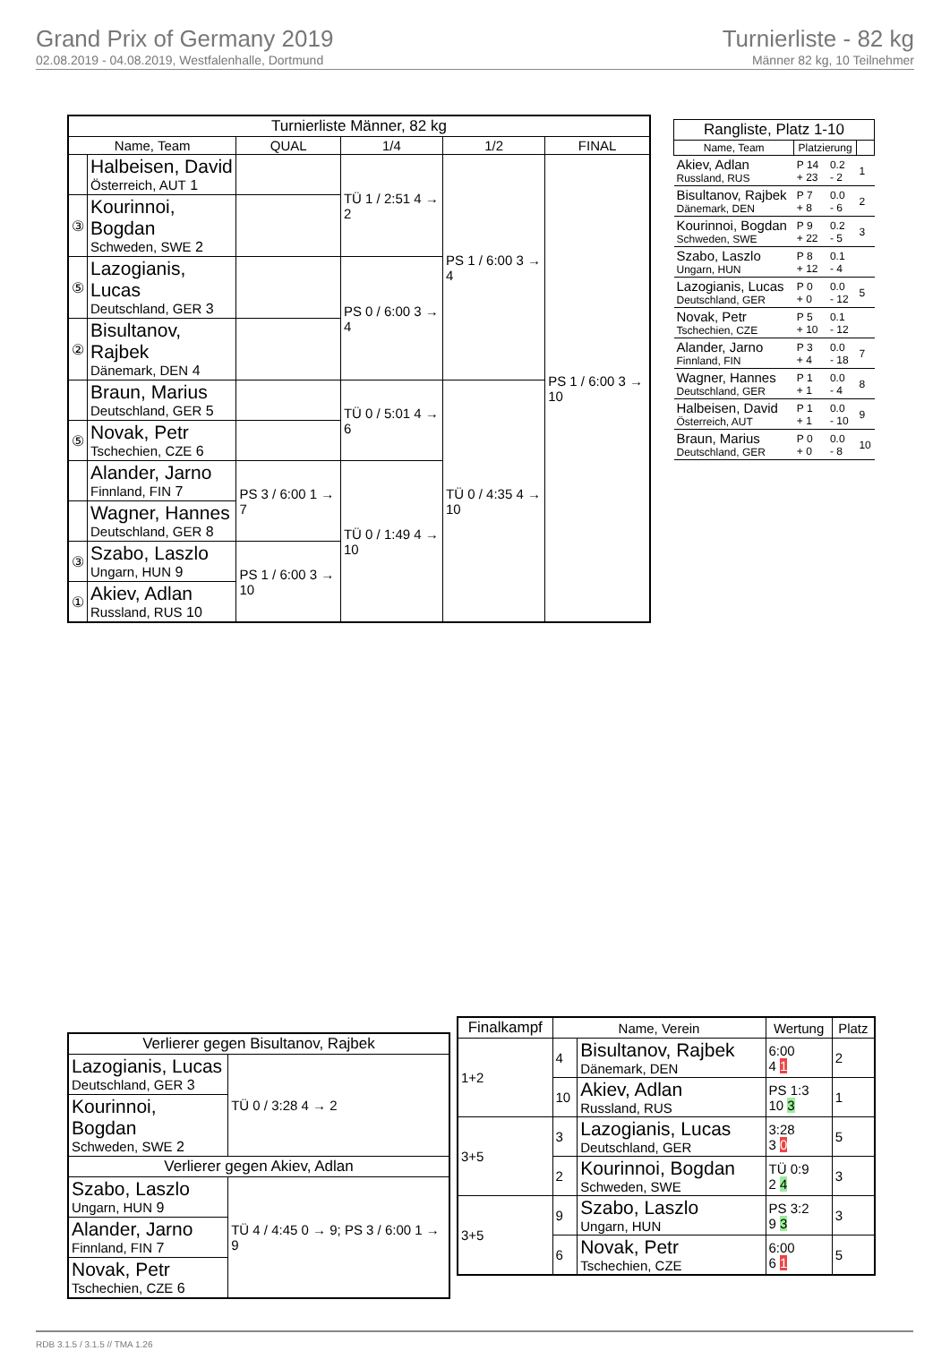Grand Prix of Germany 2019
02.08.2019 - 04.08.2019, Westfalenhalle, Dortmund
Turnierliste - 82 kg
Männer 82 kg, 10 Teilnehmer
| Turnierliste Männer, 82 kg | | | | | |
| --- | --- | --- | --- | --- | --- |
| Name, Team | | QUAL | 1/4 | 1/2 | FINAL |
| | Halbeisen, David Österreich, AUT 1 | | TÜ 1 / 2:51 4 → 2 | PS 1 / 6:00 3 → 4 | PS 1 / 6:00 3 → 10 |
| ③ | Kourinnoi, Bogdan Schweden, SWE 2 | | | | |
| ⑤ | Lazogianis, Lucas Deutschland, GER 3 | | PS 0 / 6:00 3 → 4 | | |
| ② | Bisultanov, Rajbek Dänemark, DEN 4 | | | | |
| | Braun, Marius Deutschland, GER 5 | | TÜ 0 / 5:01 4 → 6 | TÜ 0 / 4:35 4 → 10 | |
| ⑤ | Novak, Petr Tschechien, CZE 6 | | | | |
| | Alander, Jarno Finnland, FIN 7 | PS 3 / 6:00 1 → 7 | TÜ 0 / 1:49 4 → 10 | | |
| | Wagner, Hannes Deutschland, GER 8 | | | | |
| ③ | Szabo, Laszlo Ungarn, HUN 9 | PS 1 / 6:00 3 → 10 | | | |
| ① | Akiev, Adlan Russland, RUS 10 | | | | |
| Rangliste, Platz 1-10 | | | |
| --- | --- | --- | --- |
| Name, Team | Platzierung | | |
| Akiev, Adlan Russland, RUS | P 14 + 23 | 0.2 - 2 | 1 |
| Bisultanov, Rajbek Dänemark, DEN | P 7 + 8 | 0.0 - 6 | 2 |
| Kourinnoi, Bogdan Schweden, SWE | P 9 + 22 | 0.2 - 5 | 3 |
| Szabo, Laszlo Ungarn, HUN | P 8 + 12 | 0.1 - 4 | |
| Lazogianis, Lucas Deutschland, GER | P 0 + 0 | 0.0 - 12 | 5 |
| Novak, Petr Tschechien, CZE | P 5 + 10 | 0.1 - 12 | |
| Alander, Jarno Finnland, FIN | P 3 + 4 | 0.0 - 18 | 7 |
| Wagner, Hannes Deutschland, GER | P 1 + 1 | 0.0 - 4 | 8 |
| Halbeisen, David Österreich, AUT | P 1 + 1 | 0.0 - 10 | 9 |
| Braun, Marius Deutschland, GER | P 0 + 0 | 0.0 - 8 | 10 |
| Verlierer gegen Bisultanov, Rajbek | |
| --- | --- |
| Lazogianis, Lucas Deutschland, GER 3 | TÜ 0 / 3:28 4 → 2 |
| Kourinnoi, Bogdan Schweden, SWE 2 | |
| Verlierer gegen Akiev, Adlan | |
| Szabo, Laszlo Ungarn, HUN 9 | TÜ 4 / 4:45 0 → 9; PS 3 / 6:00 1 → 9 |
| Alander, Jarno Finnland, FIN 7 | |
| Novak, Petr Tschechien, CZE 6 | |
| Finalkampf | Name, Verein | | Wertung | Platz |
| --- | --- | --- | --- | --- |
| 1+2 | 4 | Bisultanov, Rajbek Dänemark, DEN | 6:00 4 1 | 2 |
| | 10 | Akiev, Adlan Russland, RUS | PS 1:3 10 3 | 1 |
| 3+5 | 3 | Lazogianis, Lucas Deutschland, GER | 3:28 3 0 | 5 |
| | 2 | Kourinnoi, Bogdan Schweden, SWE | TÜ 0:9 2 4 | 3 |
| 3+5 | 9 | Szabo, Laszlo Ungarn, HUN | PS 3:2 9 3 | 3 |
| | 6 | Novak, Petr Tschechien, CZE | 6:00 6 1 | 5 |
RDB 3.1.5 / 3.1.5 // TMA 1.26